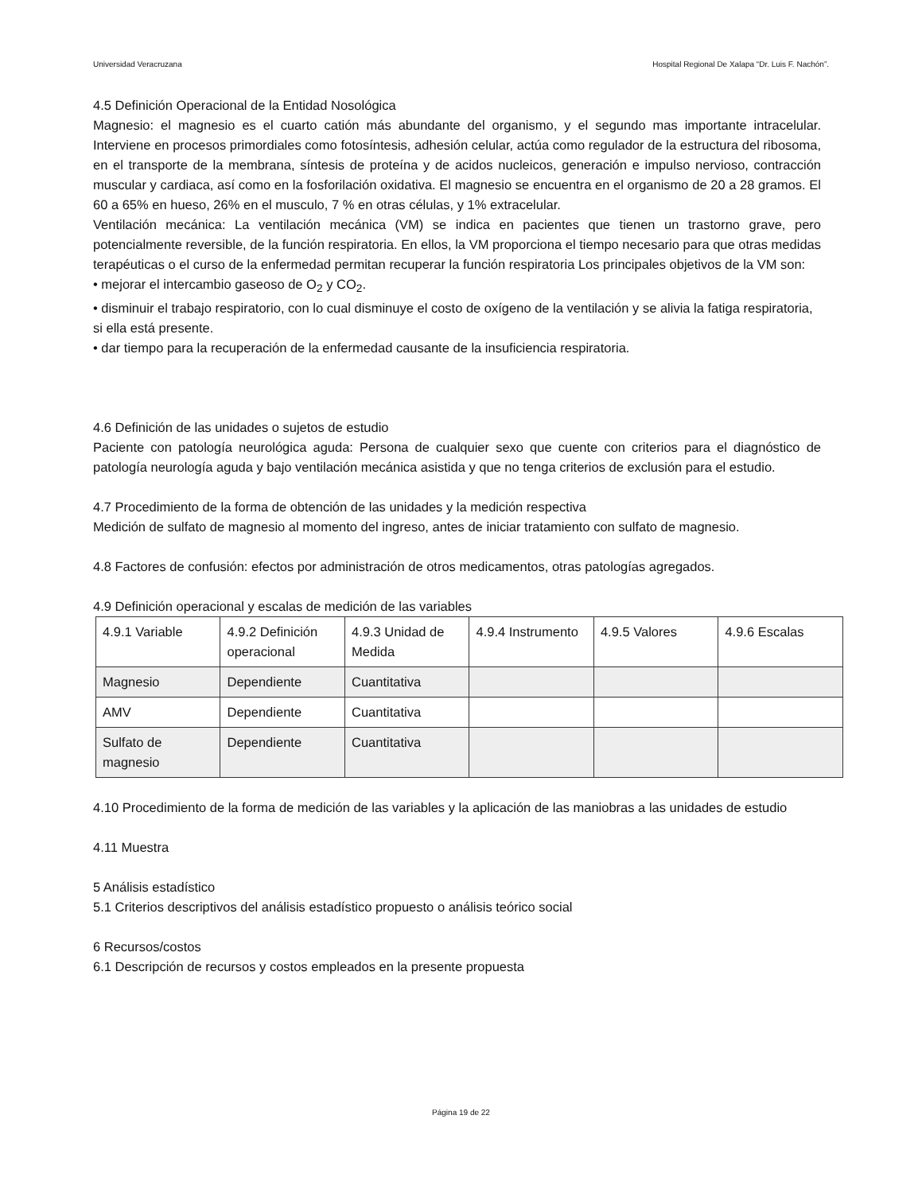Universidad Veracruzana Hospital Regional De Xalapa “Dr. Luis F. Nachón”.
4.5 Definición Operacional de la Entidad Nosológica
Magnesio: el magnesio es el cuarto catión más abundante del organismo, y el segundo mas importante intracelular. Interviene en procesos primordiales como fotosíntesis, adhesión celular, actúa como regulador de la estructura del ribosoma, en el transporte de la membrana, síntesis de proteína y de acidos nucleicos, generación e impulso nervioso, contracción muscular y cardiaca, así como en la fosforilación oxidativa. El magnesio se encuentra en el organismo de 20 a 28 gramos. El 60 a 65% en hueso, 26% en el musculo, 7 % en otras células, y 1% extracelular.
Ventilación mecánica: La ventilación mecánica (VM) se indica en pacientes que tienen un trastorno grave, pero potencialmente reversible, de la función respiratoria. En ellos, la VM proporciona el tiempo necesario para que otras medidas terapéuticas o el curso de la enfermedad permitan recuperar la función respiratoria Los principales objetivos de la VM son:
• mejorar el intercambio gaseoso de O<sub>2</sub> y CO<sub>2</sub>.
• disminuir el trabajo respiratorio, con lo cual disminuye el costo de oxígeno de la ventilación y se alivia la fatiga respiratoria, si ella está presente.
• dar tiempo para la recuperación de la enfermedad causante de la insuficiencia respiratoria.
4.6 Definición de las unidades o sujetos de estudio
Paciente con patología neurológica aguda: Persona de cualquier sexo que cuente con criterios para el diagnóstico de patología neurología aguda y bajo ventilación mecánica asistida y que no tenga criterios de exclusión para el estudio.
4.7 Procedimiento de la forma de obtención de las unidades y la medición respectiva
Medición de sulfato de magnesio al momento del ingreso, antes de iniciar tratamiento con sulfato de magnesio.
4.8 Factores de confusión: efectos por administración de otros medicamentos, otras patologías agregados.
4.9 Definición operacional y escalas de medición de las variables
| 4.9.1 Variable | 4.9.2 Definición operacional | 4.9.3 Unidad de Medida | 4.9.4 Instrumento | 4.9.5 Valores | 4.9.6 Escalas |
| Magnesio | Dependiente | Cuantitativa | | | |
| AMV | Dependiente | Cuantitativa | | | |
| Sulfato de magnesio | Dependiente | Cuantitativa | | | |
4.10 Procedimiento de la forma de medición de las variables y la aplicación de las maniobras a las unidades de estudio
4.11 Muestra
5 Análisis estadístico
5.1 Criterios descriptivos del análisis estadístico propuesto o análisis teórico social
6 Recursos/costos
6.1 Descripción de recursos y costos empleados en la presente propuesta
Página 19 de 22